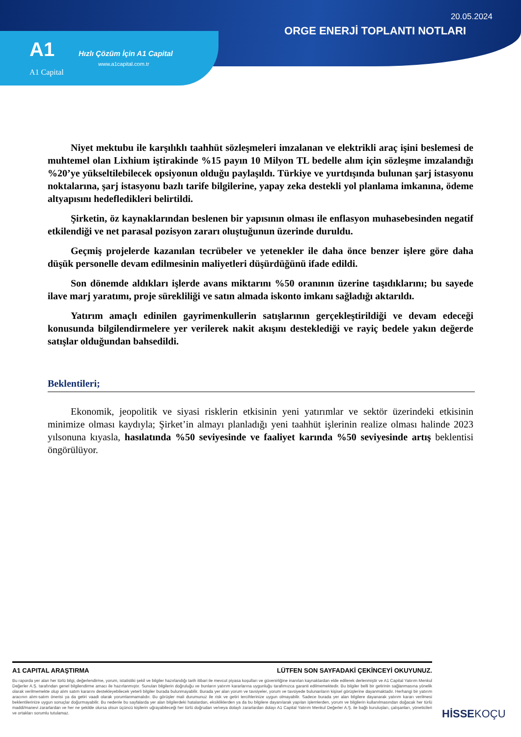20.05.2024
ORGE ENERJİ TOPLANTI NOTLARI
A1
A1 Capital
Hızlı Çözüm İçin A1 Capital
www.a1capital.com.tr
Niyet mektubu ile karşılıklı taahhüt sözleşmeleri imzalanan ve elektrikli araç işini beslemesi de muhtemel olan Lixhium iştirakinde %15 payın 10 Milyon TL bedelle alım için sözleşme imzalandığı %20’ye yükseltilebilecek opsiyonun olduğu paylaşıldı. Türkiye ve yurtdışında bulunan şarj istasyonu noktalarına, şarj istasyonu bazlı tarife bilgilerine, yapay zeka destekli yol planlama imkanına, ödeme altyapısını hedefledikleri belirtildi.
Şirketin, öz kaynaklarından beslenen bir yapısının olması ile enflasyon muhasebesinden negatif etkilendiği ve net parasal pozisyon zararı oluştuğunun üzerinde duruldu.
Geçmiş projelerde kazanılan tecrübeler ve yetenekler ile daha önce benzer işlere göre daha düşük personelle devam edilmesinin maliyetleri düşürdüğünü ifade edildi.
Son dönemde aldıkları işlerde avans miktarını %50 oranının üzerine taşıdıklarını; bu sayede ilave marj yaratımı, proje sürekliliği ve satın almada iskonto imkanı sağladığı aktarıldı.
Yatırım amaçlı edinilen gayrimenkullerin satışlarının gerçekleştirildiği ve devam edeceği konusunda bilgilendirmelere yer verilerek nakit akışını desteklediği ve rayiç bedele yakın değerde satışlar olduğundan bahsedildi.
Beklentileri;
Ekonomik, jeopolitik ve siyasi risklerin etkisinin yeni yatırımlar ve sektör üzerindeki etkisinin minimize olması kaydıyla; Şirket’in almayı planladığı yeni taahhüt işlerinin realize olması halinde 2023 yılsonuna kıyasla, hasılatında %50 seviyesinde ve faaliyet karında %50 seviyesinde artış beklentisi öngörülüyor.
A1 CAPITAL ARAŞTIRMA LÜTFEN SON SAYFADAKİ ÇEKİNCEYİ OKUYUNUZ.
Bu raporda yer alan her türlü bilgi, değerlendirme, yorum, istatistiki şekil ve bilgiler hazırlandığı tarih itibari ile mevcut piyasa koşulları ve güvenirliğine inanılan kaynaklardan elde edilerek derlenmiştir ve A1 Capital Yatırım Menkul Değerler A.Ş. tarafından genel bilgilendirme amacı ile hazırlanmıştır. Sunulan bilgilerin doğruluğu ve bunların yatırım kararlarına uygunluğu tarafımızca garanti edilmemektedir. Bu bilgiler belli bir getirinin sağlanmasına yönelik olarak verilmemekte olup alım satım kararını destekleyebilecek yeterli bilgiler burada bulunmayabilir. Burada yer alan yorum ve tavsiyeler, yorum ve tavsiyede bulunanların kişisel görüşlerine dayanmaktadır. Herhangi bir yatırım aracının alım-satım önerisi ya da getiri vaadi olarak yorumlanmamalıdır. Bu görüşler mali durumunuz ile risk ve getiri tercihlerinize uygun olmayabilir. Sadece burada yer alan bilgilere dayanarak yatırım kararı verilmesi beklentilerinize uygun sonuçlar doğurmayabilir. Bu nedenle bu sayfalarda yer alan bilgilerdeki hatalardan, eksikliklerden ya da bu bilgilere dayanılarak yapılan işlemlerden, yorum ve bilgilerin kullanılmasından doğacak her türlü maddi/manevi zararlardan ve her ne şekilde olursa olsun üçüncü kişilerin uğrayabileceği her türlü doğrudan ve/veya dolaylı zararlardan dolayı A1 Capital Yatırım Menkul Değerler A.Ş. ile bağlı kuruluşları, çalışanları, yöneticileri ve ortakları sorumlu tutulamaz.
HİSSEKOÇU